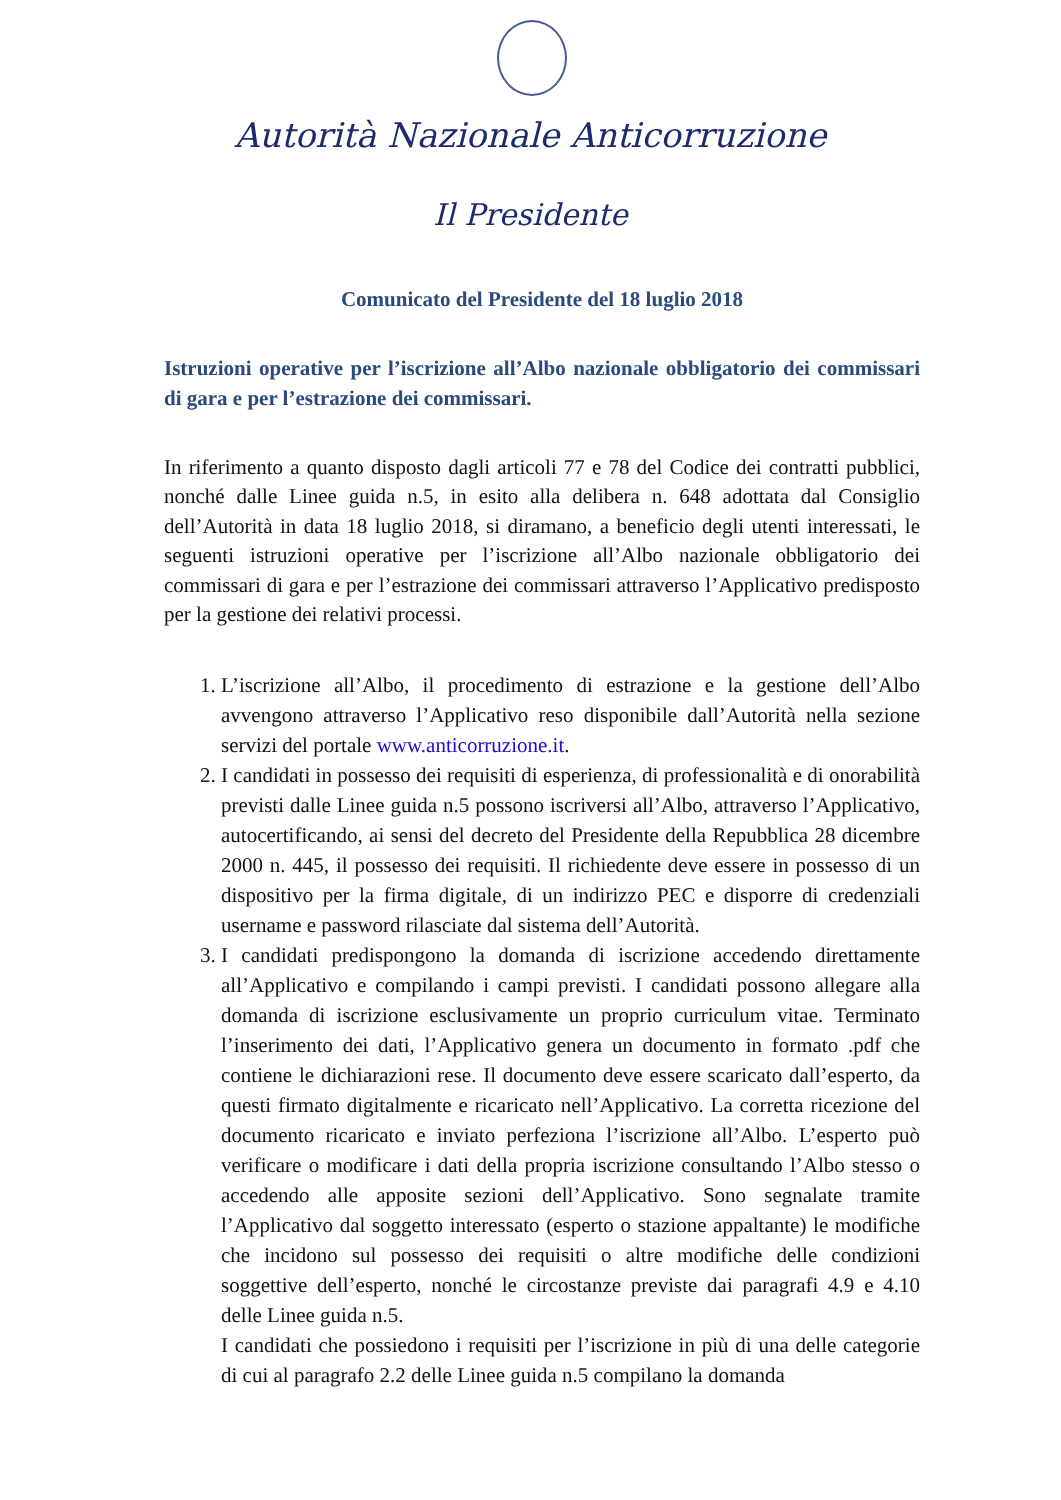Autorità Nazionale Anticorruzione
Il Presidente
Comunicato del Presidente del 18 luglio 2018
Istruzioni operative per l’iscrizione all’Albo nazionale obbligatorio dei commissari di gara e per l’estrazione dei commissari.
In riferimento a quanto disposto dagli articoli 77 e 78 del Codice dei contratti pubblici, nonché dalle Linee guida n.5, in esito alla delibera n. 648 adottata dal Consiglio dell’Autorità in data 18 luglio 2018, si diramano, a beneficio degli utenti interessati, le seguenti istruzioni operative per l’iscrizione all’Albo nazionale obbligatorio dei commissari di gara e per l’estrazione dei commissari attraverso l’Applicativo predisposto per la gestione dei relativi processi.
1. L’iscrizione all’Albo, il procedimento di estrazione e la gestione dell’Albo avvengono attraverso l’Applicativo reso disponibile dall’Autorità nella sezione servizi del portale www.anticorruzione.it.
2. I candidati in possesso dei requisiti di esperienza, di professionalità e di onorabilità previsti dalle Linee guida n.5 possono iscriversi all’Albo, attraverso l’Applicativo, autocertificando, ai sensi del decreto del Presidente della Repubblica 28 dicembre 2000 n. 445, il possesso dei requisiti. Il richiedente deve essere in possesso di un dispositivo per la firma digitale, di un indirizzo PEC e disporre di credenziali username e password rilasciate dal sistema dell’Autorità.
3. I candidati predispongono la domanda di iscrizione accedendo direttamente all’Applicativo e compilando i campi previsti. I candidati possono allegare alla domanda di iscrizione esclusivamente un proprio curriculum vitae. Terminato l’inserimento dei dati, l’Applicativo genera un documento in formato .pdf che contiene le dichiarazioni rese. Il documento deve essere scaricato dall’esperto, da questi firmato digitalmente e ricaricato nell’Applicativo. La corretta ricezione del documento ricaricato e inviato perfeziona l’iscrizione all’Albo. L’esperto può verificare o modificare i dati della propria iscrizione consultando l’Albo stesso o accedendo alle apposite sezioni dell’Applicativo. Sono segnalate tramite l’Applicativo dal soggetto interessato (esperto o stazione appaltante) le modifiche che incidono sul possesso dei requisiti o altre modifiche delle condizioni soggettive dell’esperto, nonché le circostanze previste dai paragrafi 4.9 e 4.10 delle Linee guida n.5.
I candidati che possiedono i requisiti per l’iscrizione in più di una delle categorie di cui al paragrafo 2.2 delle Linee guida n.5 compilano la domanda